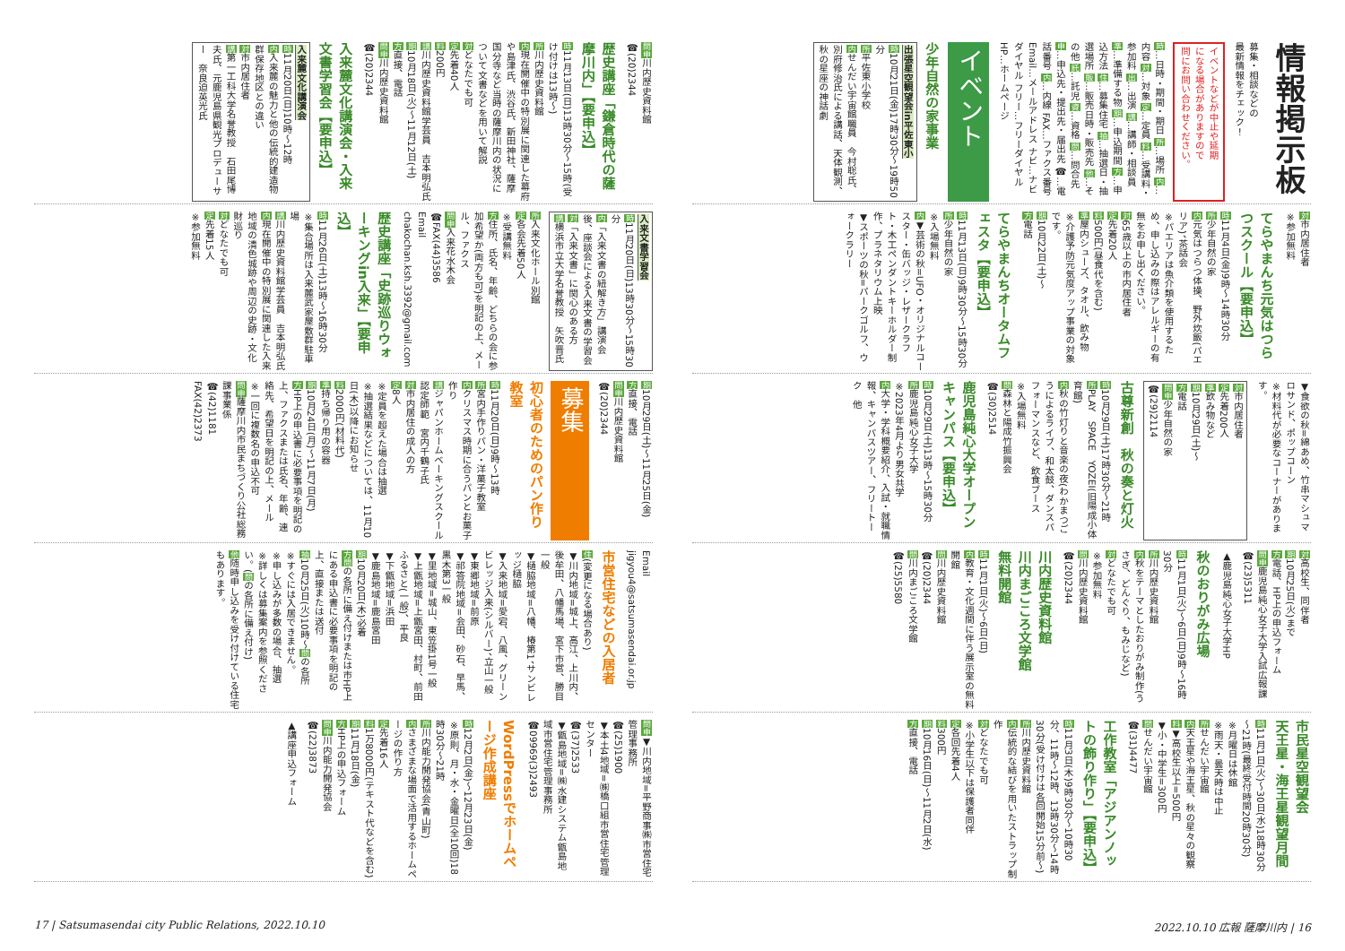情報掲示板
募集・相談などの
最新情報をチェック！
イベントなどが中止や延期
になる場合がありますので
問にお問い合わせください。
時…日時・期間・期日 所…場所 内…内容 対…対象 定…定員 料…受講料・参加料 出…出演 講…講師・相談員 準…準備する物 期…申込期間 方…申込方法 住…募集住宅 抽…抽選日・抽選場所 販…販売日時・販売先 他…その他 託…託児 資…資格 問…問合先 申…申込先・提出先・届出先 ☎…電話番号 内…内線 FAX…ファクス番号 Email…メールアドレス ナビ…ナビダイヤル フリー…フリーダイヤル HP…ホームページ
イベント
少年自然の家事業
出張星空観望会in平佐東小
時10月21日(金)17時30分～19時50分
所平佐東小学校
内せんだい宇宙館職員　今村聡氏、別府修治氏による講話、天体観測、秋の星座の神話劇
対市内居住者
※参加無料
てらやまんち元気はつらつスクール【要申込】
時11月4日(金)9時～14時30分
所少年自然の家
内元気はつらつ体操、野外炊飯(パエリア)、茶話会
※パエリアは魚介類を使用するため、申し込みの際はアレルギーの有無をお申し出ください。
対65歳以上の市内居住者
定先着20人
料500円(昼食代を含む)
準屋内シューズ、タオル、飲み物
※介護予防元気度アップ事業の対象です。
期10月22日(土)～
方電話
てらやまんちオータムフェスタ【要申込】
時11月13日(日)9時30分～15時30分
所少年自然の家
※入場無料
内▼芸術の秋=UFO・オリジナルコースター・缶バッジ・レザークラフト・木工ペンダントキーホルダー制作、プラネタリウム上映
▼スポーツの秋=パークゴルフ、ウォークラリー
▼食欲の秋=綿あめ、竹串マシュマロサンド、ポップコーン
※材料代が必要なコーナーがあります。
対市内居住者
定先着200人
準飲み物など
期10月29日(土)～
方電話
問申少年自然の家
☎(29)2114
古尊新創　秋の奏と灯火
時10月29日(土)17時30分～21時
所PLAY　SPACE　YOZEI(旧陽成小体育館)
内秋の竹灯りと音楽の夜(わかまつごうによるライブ、和太鼓、ダンスパフォーマンスなど、飲食ブース
※入場無料
問森林と陽成竹振興会
☎(30)2514
鹿児島純心大学オープンキャンパス【要申込】
時10月29日(土)13時～15時30分
所鹿児島純心女子大学
※2023年4月より男女共学
内大学・学科概要紹介、入試・就職情報、キャンパスツアー、フリートーク　他
対高校生、同伴者
期10月25日(火)まで
方電話、HP上の申込フォーム
問申鹿児島純心女子大学入試広報課
☎(23)5311
▲鹿児島純心女子大学HP
秋のおりがみ広場
時11月1日(火)～6日(日)9時～16時30分
所川内歴史資料館
内秋をテーマとしたおりがみ制作(うさぎ、どんぐり、もみじなど)
対どなたでも可
※参加無料
問川内歴史資料館
☎(20)2344
川内歴史資料館
川内まごころ文学館
無料開館
時11月1日(火)～6日(日)
内教育・文化週間に伴う展示室の無料開館
問川内歴史資料館
☎(20)2344
問川内まごころ文学館
☎(25)5580
市民星空観望会
天王星・海王星観望月間
時11月1日(火)～30日(水)18時30分～21時(最終受付時間20時30分)
※月曜日は休館
※雨天・曇天時は中止
所せんだい宇宙館
内天王星や海王星、秋の星々の観察
料▼高校生以上=500円
▼小・中学生=300円
問せんだい宇宙館
☎(31)4477
工作教室「アジアンノットの飾り作り」【要申込】
時11月3日(木)9時30分～10時30分、11時～12時、13時30分～14時30分(受け付けは各回開始15分前～)
所川内歴史資料館
内伝統的な結びを用いたストラップ制作
対どなたでも可
※小学生以下は保護者同伴
定各回先着4人
料300円
期10月16日(日)～11月2日(水)
方直接、電話
問申川内歴史資料館
☎(20)2344
歴史講座「鎌倉時代の薩摩川内」【要申込】
時11月13日(日)13時30分～15時(受け付けは13時～)
所川内歴史資料館
内現在開催中の特別展に関連した幕府や島津氏、渋谷氏、新田神社、薩摩国分寺など当時の薩摩川内の状況について文書などを用いて解説
対どなたでも可
定先着40人
料200円
講川内歴史資料館学芸員　吉本明弘氏
期10月18日(火)～11月12日(土)
方直接、電話
問申川内歴史資料館
☎(20)2344
入来麓文化講演会・入来文書学習会【要申込】
入来麓文化講演会
時11月20日(日)10時～12時
内入来麓の魅力と他の伝統的建造物群保存地区との違い
対市内居住者
講第一工科大学名誉教授　石田尾博夫氏、元鹿児島県観光プロデューサー　奈良迫英光氏
入来文書学習会
時11月20日(日)13時30分～15時30分
内「入来文書の紐解き方」講演会後、座談会による入来文書の学習会
対「入来文書」に関心のある方
講横浜市立大学名誉教授　矢吹晋氏
所入来文化ホール別館
定各会先着50人
※受講無料
方住所、氏名、年齢、どちらの会に参加希望か(両方も可)を明記の上、メール、ファクス
問申入来花水木会
☎FAX(44)3586
Email chakochan.ksh.3392@gmail.com
歴史講座「史跡巡りウォーキングin入来」【要申込】
時11月26日(土)13時～16時30分
※集合場所は入来麓武家屋敷群駐車場
講川内歴史資料館学芸員　吉本明弘氏
内現在開催中の特別展に関連した入来地域の清色城跡や周辺の史跡・文化財巡り
対どなたでも可
定先着15人
※参加無料
期10月29日(土)～11月25日(金)
方直接、電話
問申川内歴史資料館
☎(20)2344
募集
初心者のためのパン作り教室
時11月20日(日)9時～13時
所宮内手作りパン・洋菓子教室
内クリスマス時期に合うパンとお菓子作り
講ジャパンホームベーキングスクール認定師範　宮内千鶴子氏
対市内居住の成人の方
定8人
※定員を超えた場合は抽選
※抽選結果などについては、11月10日(木)以降にお知らせ
料2000円(材料代)
準持ち帰り用の容器
期10月24日(月)～11月7日(月)
方HP上の申込書に必要事項を明記の上、ファクスまたは氏名、年齢、連絡先、希望日を明記の上、メール
※一回に複数名の申込不可
問申薩摩川内市民まちづくり公社総務課事業係
☎(42)1181
FAX(42)2373
Email jigyou4@satsumasendai.or.jp
市営住宅などの入居者
住(変更になる場合あり)
▼川内地域=城上、高江、上川内、後牟田、八幡馬場、宮下市営、勝目一般
▼樋脇地域=八幡、椿第1、サンビレッジ樋脇
▼入来地域=愛宕、八風、グリーンビレッジ入来(シルバー)、立山一般
▼東郷地域=前原
▼祁答院地域=会田、砂石、早馬、黒木第3一般
▼里地域=城山、東笠掛1号一般
▼上甑地域=上甑宮田、村町、前田ふるさと(一般)、平良
▼下甑地域=浜田
▼鹿島地域=鹿島宮田
期10月20日(木)必着
方問の各所に備え付けまたは市HP上にある申込書に必要事項を明記の上、直接または送付
抽10月25日(火)10時～問の各所
※すぐには入居できません。
※申し込みが多数の場合、抽選
※詳しくは募集案内を参照ください。(問の各所に備え付け)
他随時申し込みを受け付けている住宅もあります。
問申▼川内地域=平野商事㈱市営住宅管理事務所
☎(25)1900
▼本土4地域=㈱橋口組市営住宅管理センター
☎(37)2533
▼甑島地域=㈱水建システム甑島地域市営住宅管理事務所
☎09969(3)2493
WordPressでホームページ作成講座
時12月2日(金)～12月23日(金)
※原則、月・水・金曜日(全10回)18時30分～21時
所川内能力開発協会(青山町)
内さまざまな場面で活用するホームページの作り方
定先着16人
料1万8000円(テキスト代などを含む)
期11月18日(金)
方HP上の申込フォーム
問申川内能力開発協会
☎(22)3873
▲講座申込フォーム
17 | Satsumasendai city Public Relations, 2022.10.10
2022.10.10 広報 薩摩川内 | 16